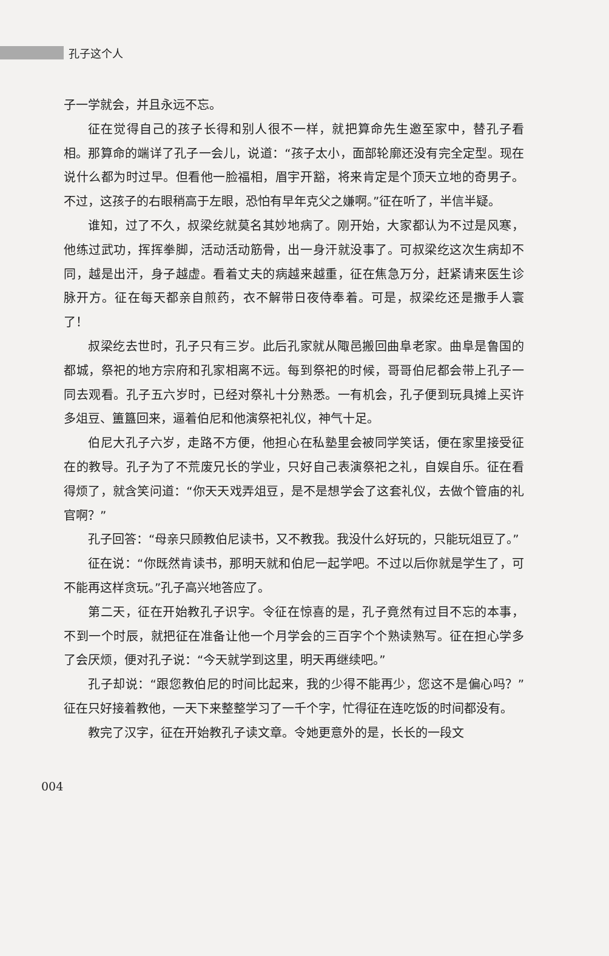孔子这个人
子一学就会，并且永远不忘。
征在觉得自己的孩子长得和别人很不一样，就把算命先生邀至家中，替孔子看相。那算命的端详了孔子一会儿，说道：“孩子太小，面部轮廓还没有完全定型。现在说什么都为时过早。但看他一脸福相，眉宇开豁，将来肯定是个顶天立地的奇男子。不过，这孩子的右眼稍高于左眼，恐怕有早年克父之嫌啊。”征在听了，半信半疑。
谁知，过了不久，叔梁纥就莫名其妙地病了。刚开始，大家都认为不过是风寒，他练过武功，挥挥拳脚，活动活动筋骨，出一身汗就没事了。可叔梁纥这次生病却不同，越是出汗，身子越虚。看着丈夫的病越来越重，征在焦急万分，赶紧请来医生诊脉开方。征在每天都亲自煎药，衣不解带日夜侍奉着。可是，叔梁纥还是撒手人寰了！
叔梁纥去世时，孔子只有三岁。此后孔家就从陬邑搬回曲阜老家。曲阜是鲁国的都城，祭祀的地方宗府和孔家相离不远。每到祭祀的时候，哥哥伯尼都会带上孔子一同去观看。孔子五六岁时，已经对祭礼十分熟悉。一有机会，孔子便到玩具摊上买许多俎豆、簠簋回来，逼着伯尼和他演祭祀礼仪，神气十足。
伯尼大孔子六岁，走路不方便，他担心在私塾里会被同学笑话，便在家里接受征在的教导。孔子为了不荒废兄长的学业，只好自己表演祭祀之礼，自娱自乐。征在看得烦了，就含笑问道：“你天天戏弄俎豆，是不是想学会了这套礼仪，去做个管庙的礼官啊？”
孔子回答：“母亲只顾教伯尼读书，又不教我。我没什么好玩的，只能玩俎豆了。”
征在说：“你既然肯读书，那明天就和伯尼一起学吧。不过以后你就是学生了，可不能再这样贪玩。”孔子高兴地答应了。
第二天，征在开始教孔子识字。令征在惊喜的是，孔子竟然有过目不忘的本事，不到一个时辰，就把征在准备让他一个月学会的三百字个个熟读熟写。征在担心学多了会厌烦，便对孔子说：“今天就学到这里，明天再继续吧。”
孔子却说：“跟您教伯尼的时间比起来，我的少得不能再少，您这不是偏心吗？”征在只好接着教他，一天下来整整学习了一千个字，忙得征在连吃饭的时间都没有。
教完了汉字，征在开始教孔子读文章。令她更意外的是，长长的一段文
004